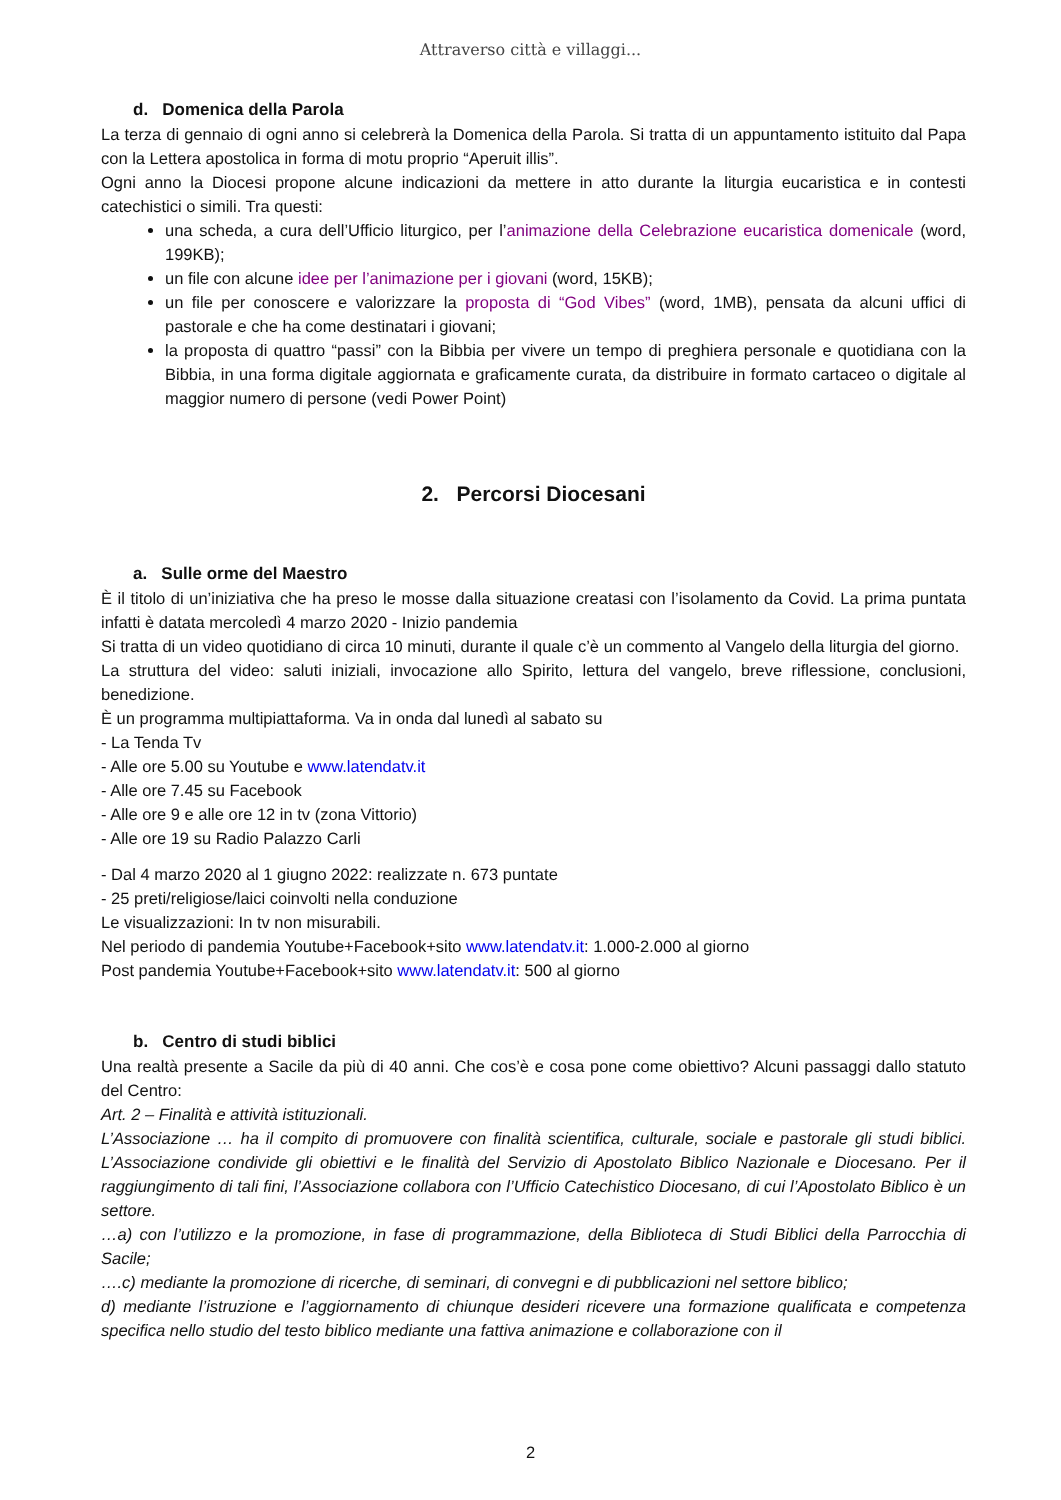Attraverso città e villaggi...
d. Domenica della Parola
La terza di gennaio di ogni anno si celebrerà la Domenica della Parola. Si tratta di un appuntamento istituito dal Papa con la Lettera apostolica in forma di motu proprio “Aperuit illis”.
Ogni anno la Diocesi propone alcune indicazioni da mettere in atto durante la liturgia eucaristica e in contesti catechistici o simili. Tra questi:
una scheda, a cura dell’Ufficio liturgico, per l’animazione della Celebrazione eucaristica domenicale (word, 199KB);
un file con alcune idee per l’animazione per i giovani (word, 15KB);
un file per conoscere e valorizzare la proposta di “God Vibes” (word, 1MB), pensata da alcuni uffici di pastorale e che ha come destinatari i giovani;
la proposta di quattro “passi” con la Bibbia per vivere un tempo di preghiera personale e quotidiana con la Bibbia, in una forma digitale aggiornata e graficamente curata, da distribuire in formato cartaceo o digitale al maggior numero di persone (vedi Power Point)
2. Percorsi Diocesani
a. Sulle orme del Maestro
È il titolo di un’iniziativa che ha preso le mosse dalla situazione creatasi con l’isolamento da Covid. La prima puntata infatti è datata mercoledì 4 marzo 2020 - Inizio pandemia
Si tratta di un video quotidiano di circa 10 minuti, durante il quale c’è un commento al Vangelo della liturgia del giorno.
La struttura del video: saluti iniziali, invocazione allo Spirito, lettura del vangelo, breve riflessione, conclusioni, benedizione.
È un programma multipiattaforma. Va in onda dal lunedì al sabato su
- La Tenda Tv
- Alle ore 5.00 su Youtube e www.latendatv.it
- Alle ore 7.45 su Facebook
- Alle ore 9 e alle ore 12 in tv (zona Vittorio)
- Alle ore 19 su Radio Palazzo Carli
- Dal 4 marzo 2020 al 1 giugno 2022: realizzate n. 673 puntate
- 25 preti/religiose/laici coinvolti nella conduzione
Le visualizzazioni: In tv non misurabili.
Nel periodo di pandemia Youtube+Facebook+sito www.latendatv.it: 1.000-2.000 al giorno
Post pandemia Youtube+Facebook+sito www.latendatv.it: 500 al giorno
b. Centro di studi biblici
Una realtà presente a Sacile da più di 40 anni. Che cos’è e cosa pone come obiettivo? Alcuni passaggi dallo statuto del Centro:
Art. 2 – Finalità e attività istituzionali.
L’Associazione … ha il compito di promuovere con finalità scientifica, culturale, sociale e pastorale gli studi biblici. L’Associazione condivide gli obiettivi e le finalità del Servizio di Apostolato Biblico Nazionale e Diocesano. Per il raggiungimento di tali fini, l’Associazione collabora con l’Ufficio Catechistico Diocesano, di cui l’Apostolato Biblico è un settore.
…a) con l’utilizzo e la promozione, in fase di programmazione, della Biblioteca di Studi Biblici della Parrocchia di Sacile;
….c) mediante la promozione di ricerche, di seminari, di convegni e di pubblicazioni nel settore biblico;
d) mediante l’istruzione e l’aggiornamento di chiunque desideri ricevere una formazione qualificata e competenza specifica nello studio del testo biblico mediante una fattiva animazione e collaborazione con il
2